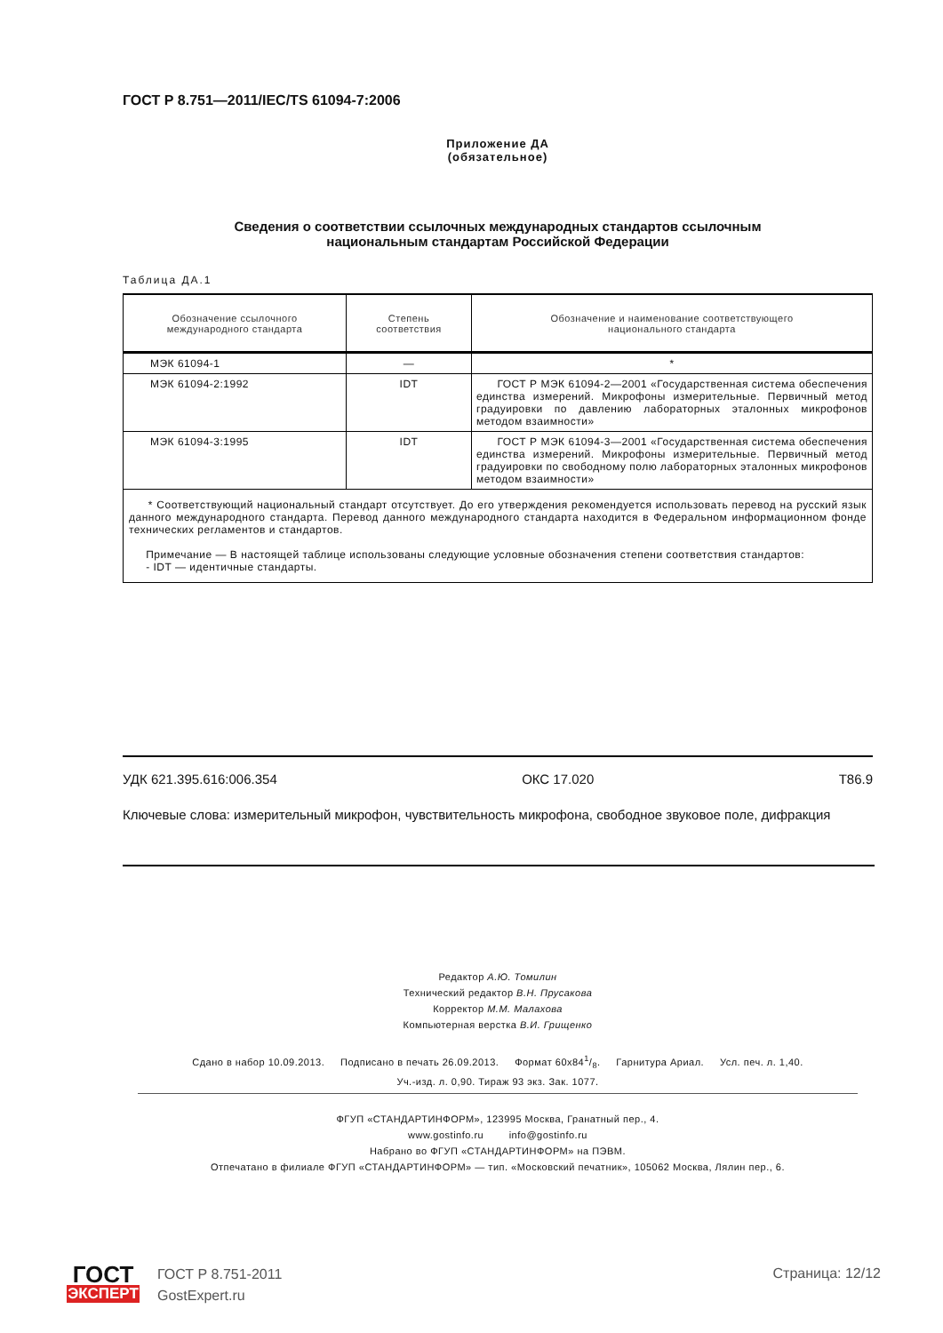ГОСТ Р 8.751—2011/IEC/TS 61094-7:2006
Приложение ДА
(обязательное)
Сведения о соответствии ссылочных международных стандартов ссылочным
национальным стандартам Российской Федерации
Таблица ДА.1
| Обозначение ссылочного международного стандарта | Степень соответствия | Обозначение и наименование соответствующего национального стандарта |
| --- | --- | --- |
| МЭК 61094-1 | — | * |
| МЭК 61094-2:1992 | IDT | ГОСТ Р МЭК 61094-2—2001 «Государственная система обеспечения единства измерений. Микрофоны измерительные. Первичный метод градуировки по давлению лабораторных эталонных микрофонов методом взаимности» |
| МЭК 61094-3:1995 | IDT | ГОСТ Р МЭК 61094-3—2001 «Государственная система обеспечения единства измерений. Микрофоны измерительные. Первичный метод градуировки по свободному полю лабораторных эталонных микрофонов методом взаимности» |
| * Соответствующий национальный стандарт отсутствует. До его утверждения рекомендуется использовать перевод на русский язык данного международного стандарта. Перевод данного международного стандарта находится в Федеральном информационном фонде технических регламентов и стандартов. Примечание — В настоящей таблице использованы следующие условные обозначения степени соответствия стандартов: - IDT — идентичные стандарты. | | |
УДК 621.395.616:006.354 ОКС 17.020 Т86.9
Ключевые слова: измерительный микрофон, чувствительность микрофона, свободное звуковое поле, дифракция
Редактор А.Ю. Томилин
Технический редактор В.Н. Прусакова
Корректор М.М. Малахова
Компьютерная верстка В.И. Грищенко
Сдано в набор 10.09.2013. Подписано в печать 26.09.2013. Формат 60х841/8. Гарнитура Ариал. Усл. печ. л. 1,40.
Уч.-изд. л. 0,90. Тираж 93 экз. Зак. 1077.
ФГУП «СТАНДАРТИНФОРМ», 123995 Москва, Гранатный пер., 4.
www.gostinfo.ru info@gostinfo.ru
Набрано во ФГУП «СТАНДАРТИНФОРМ» на ПЭВМ.
Отпечатано в филиале ФГУП «СТАНДАРТИНФОРМ» — тип. «Московский печатник», 105062 Москва, Лялин пер., 6.
ГОСТ
ЭКСПЕРТ
ГОСТ Р 8.751-2011
GostExpert.ru
Страница: 12/12